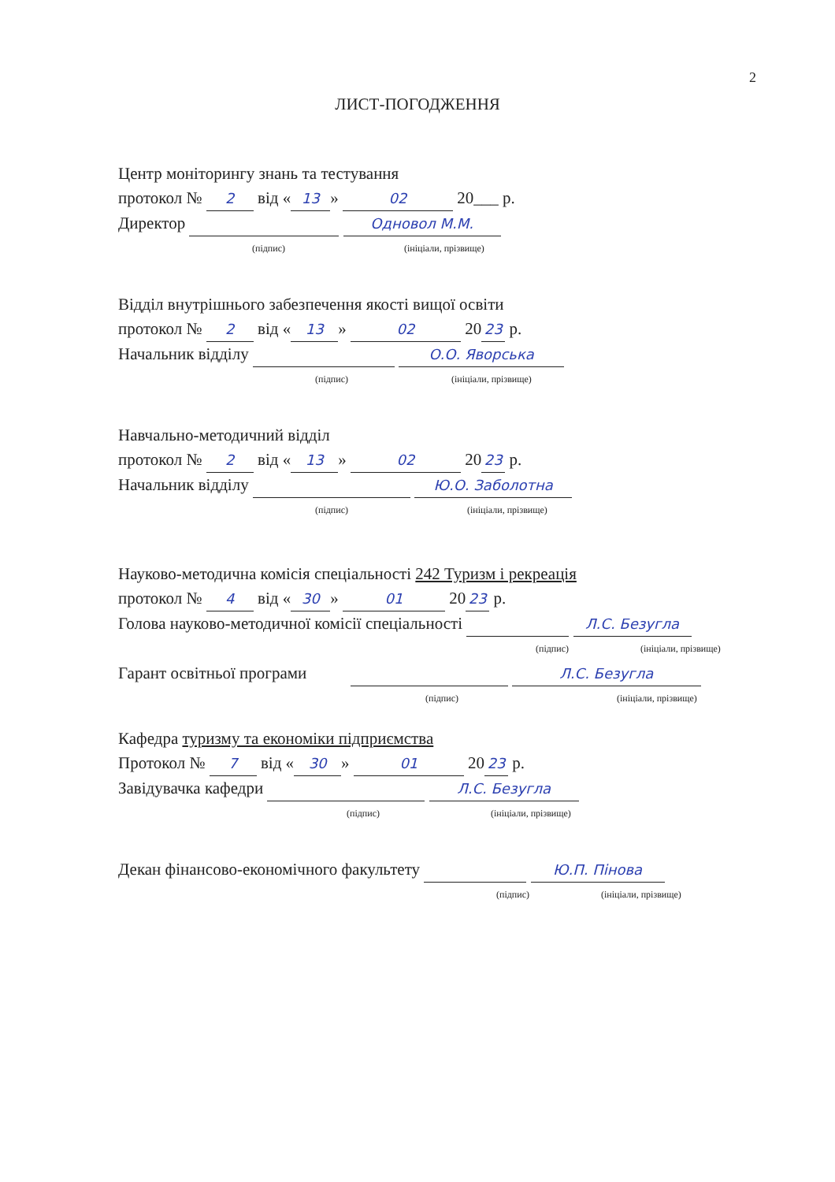2
ЛИСТ-ПОГОДЖЕННЯ
Центр моніторингу знань та тестування
протокол № 2 від « 13 » 02 20___ р.
Директор Одновол М.М.
(підпис) (ініціали, прізвище)
Відділ внутрішнього забезпечення якості вищої освіти
протокол № 2 від « 13 » 02 20 23 р.
Начальник відділу О.О. Яворська
(підпис) (ініціали, прізвище)
Навчально-методичний відділ
протокол № 2 від « 13 » 02 20 23 р.
Начальник відділу Ю.О. Заболотна
(підпис) (ініціали, прізвище)
Науково-методична комісія спеціальності 242 Туризм і рекреація
протокол № 4 від « 30 » 01 20 23 р.
Голова науково-методичної комісії спеціальності Л.С. Безуглa
(підпис) (ініціали, прізвище)
Гарант освітньої програми Л.С. Безугла
(підпис) (ініціали, прізвище)
Кафедра туризму та економіки підприємства
Протокол № 7 від « 30 » 01 20 23 р.
Завідувачка кафедри Л.С. Безугла
(підпис) (ініціали, прізвище)
Декан фінансово-економічного факультету Ю.П. Пінова
(підпис) (ініціали, прізвище)